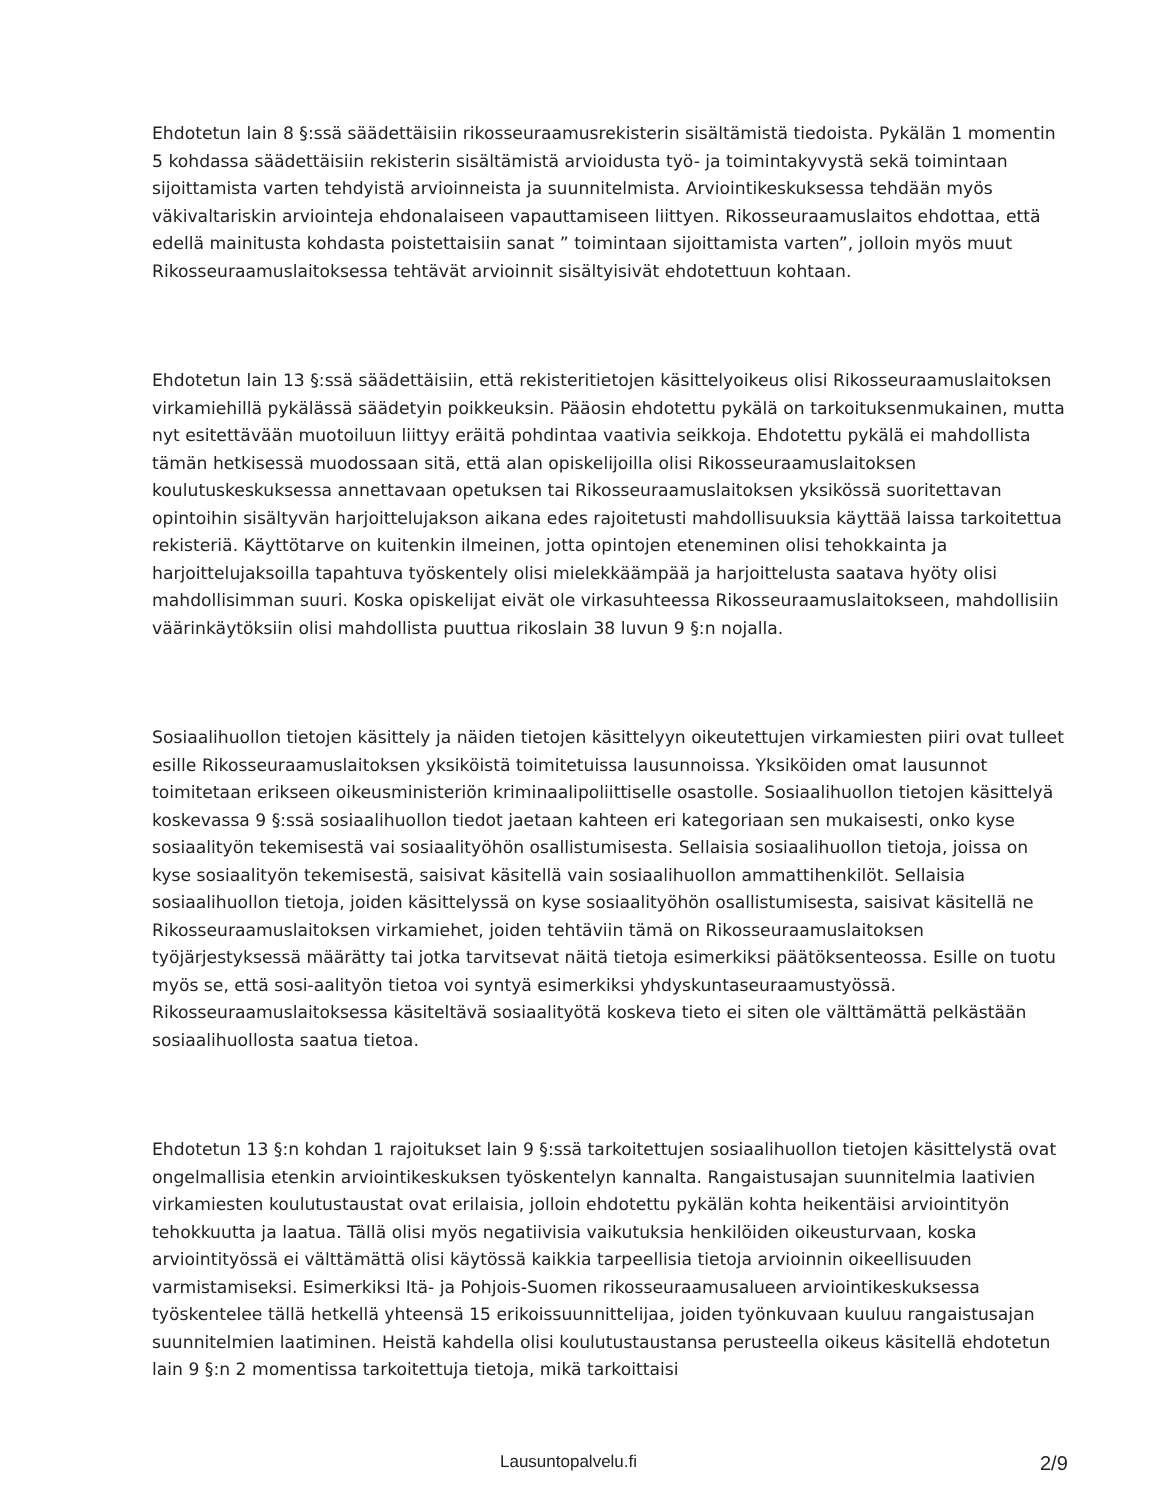Ehdotetun lain 8 §:ssä säädettäisiin rikosseuraamusrekisterin sisältämistä tiedoista. Pykälän 1 momentin 5 kohdassa säädettäisiin rekisterin sisältämistä arvioidusta työ- ja toimintakyvystä sekä toimintaan sijoittamista varten tehdyistä arvioinneista ja suunnitelmista. Arviointikeskuksessa tehdään myös väkivaltariskin arviointeja ehdonalaiseen vapauttamiseen liittyen. Rikosseuraamuslaitos ehdottaa, että edellä mainitusta kohdasta poistettaisiin sanat ” toimintaan sijoittamista varten”, jolloin myös muut Rikosseuraamuslaitoksessa tehtävät arvioinnit sisältyisivät ehdotettuun kohtaan.
Ehdotetun lain 13 §:ssä säädettäisiin, että rekisteritietojen käsittelyoikeus olisi Rikosseuraamuslaitoksen virkamiehillä pykälässä säädetyin poikkeuksin. Pääosin ehdotettu pykälä on tarkoituksenmukainen, mutta nyt esitettävään muotoiluun liittyy eräitä pohdintaa vaativia seikkoja. Ehdotettu pykälä ei mahdollista tämän hetkisessä muodossaan sitä, että alan opiskelijoilla olisi Rikosseuraamuslaitoksen koulutuskeskuksessa annettavaan opetuksen tai Rikosseuraamuslaitoksen yksikössä suoritettavan opintoihin sisältyvän harjoittelujakson aikana edes rajoitetusti mahdollisuuksia käyttää laissa tarkoitettua rekisteriä. Käyttötarve on kuitenkin ilmeinen, jotta opintojen eteneminen olisi tehokkainta ja harjoittelujaksoilla tapahtuva työskentely olisi mielekkäämpää ja harjoittelusta saatava hyöty olisi mahdollisimman suuri. Koska opiskelijat eivät ole virkasuhteessa Rikosseuraamuslaitokseen, mahdollisiin väärinkäytöksiin olisi mahdollista puuttua rikoslain 38 luvun 9 §:n nojalla.
Sosiaalihuollon tietojen käsittely ja näiden tietojen käsittelyyn oikeutettujen virkamiesten piiri ovat tulleet esille Rikosseuraamuslaitoksen yksiköistä toimitetuissa lausunnoissa. Yksiköiden omat lausunnot toimitetaan erikseen oikeusministeriön kriminaalipoliittiselle osastolle. Sosiaalihuollon tietojen käsittelyä koskevassa 9 §:ssä sosiaalihuollon tiedot jaetaan kahteen eri kategoriaan sen mukaisesti, onko kyse sosiaalityön tekemisestä vai sosiaalityöhön osallistumisesta. Sellaisia sosiaalihuollon tietoja, joissa on kyse sosiaalityön tekemisestä, saisivat käsitellä vain sosiaalihuollon ammattihenkilöt. Sellaisia sosiaalihuollon tietoja, joiden käsittelyssä on kyse sosiaalityöhön osallistumisesta, saisivat käsitellä ne Rikosseuraamuslaitoksen virkamiehet, joiden tehtäviin tämä on Rikosseuraamuslaitoksen työjärjestyksessä määrätty tai jotka tarvitsevat näitä tietoja esimerkiksi päätöksenteossa. Esille on tuotu myös se, että sosi-aalityön tietoa voi syntyä esimerkiksi yhdyskuntaseuraamustyössä. Rikosseuraamuslaitoksessa käsiteltävä sosiaalityötä koskeva tieto ei siten ole välttämättä pelkästään sosiaalihuollosta saatua tietoa.
Ehdotetun 13 §:n kohdan 1 rajoitukset lain 9 §:ssä tarkoitettujen sosiaalihuollon tietojen käsittelystä ovat ongelmallisia etenkin arviointikeskuksen työskentelyn kannalta. Rangaistusajan suunnitelmia laativien virkamiesten koulutustaustat ovat erilaisia, jolloin ehdotettu pykälän kohta heikentäisi arviointityön tehokkuutta ja laatua. Tällä olisi myös negatiivisia vaikutuksia henkilöiden oikeusturvaan, koska arviointityössä ei välttämättä olisi käytössä kaikkia tarpeellisia tietoja arvioinnin oikeellisuuden varmistamiseksi. Esimerkiksi Itä- ja Pohjois-Suomen rikosseuraamusalueen arviointikeskuksessa työskentelee tällä hetkellä yhteensä 15 erikoissuunnittelijaa, joiden työnkuvaan kuuluu rangaistusajan suunnitelmien laatiminen. Heistä kahdella olisi koulutustaustansa perusteella oikeus käsitellä ehdotetun lain 9 §:n 2 momentissa tarkoitettuja tietoja, mikä tarkoittaisi
Lausuntopalvelu.fi 2/9